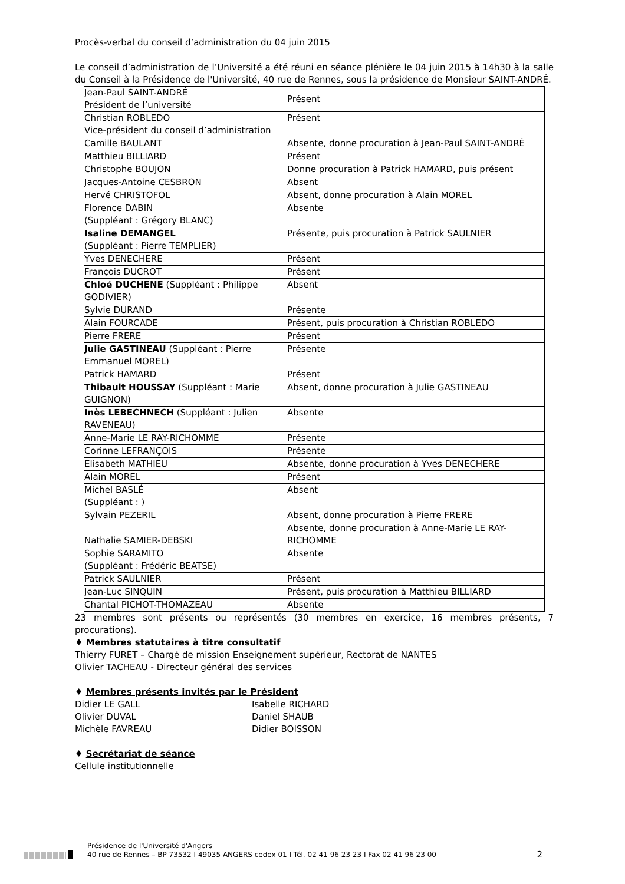Procès-verbal du conseil d’administration du 04 juin 2015
Le conseil d’administration de l’Université a été réuni en séance plénière le 04 juin 2015 à 14h30 à la salle du Conseil à la Présidence de l'Université, 40 rue de Rennes, sous la présidence de Monsieur SAINT-ANDRÉ.
| Jean-Paul SAINT-ANDRÉ Président de l’université | Présent |
| Christian ROBLEDO Vice-président du conseil d’administration | Présent |
| Camille BAULANT | Absente, donne procuration à Jean-Paul SAINT-ANDRÉ |
| Matthieu BILLIARD | Présent |
| Christophe BOUJON | Donne procuration à Patrick HAMARD, puis présent |
| Jacques-Antoine CESBRON | Absent |
| Hervé CHRISTOFOL | Absent, donne procuration à Alain MOREL |
| Florence DABIN (Suppléant : Grégory BLANC) | Absente |
| Isaline DEMANGEL (Suppléant : Pierre TEMPLIER) | Présente, puis procuration à Patrick SAULNIER |
| Yves DENECHERE | Présent |
| François DUCROT | Présent |
| Chloé DUCHENE (Suppléant : Philippe GODIVIER) | Absent |
| Sylvie DURAND | Présente |
| Alain FOURCADE | Présent, puis procuration à Christian ROBLEDO |
| Pierre FRERE | Présent |
| Julie GASTINEAU (Suppléant : Pierre Emmanuel MOREL) | Présente |
| Patrick HAMARD | Présent |
| Thibault HOUSSAY (Suppléant : Marie GUIGNON) | Absent, donne procuration à Julie GASTINEAU |
| Inès LEBECHNECH (Suppléant : Julien RAVENEAU) | Absente |
| Anne-Marie LE RAY-RICHOMME | Présente |
| Corinne LEFRANÇOIS | Présente |
| Elisabeth MATHIEU | Absente, donne procuration à Yves DENECHERE |
| Alain MOREL | Présent |
| Michel BASLÉ (Suppléant : ) | Absent |
| Sylvain PEZERIL | Absent, donne procuration à Pierre FRERE |
| Nathalie SAMIER-DEBSKI | Absente, donne procuration à Anne-Marie LE RAY-RICHOMME |
| Sophie SARAMITO (Suppléant : Frédéric BEATSE) | Absente |
| Patrick SAULNIER | Présent |
| Jean-Luc SINQUIN | Présent, puis procuration à Matthieu BILLIARD |
| Chantal PICHOT-THOMAZEAU | Absente |
23 membres sont présents ou représentés (30 membres en exercice, 16 membres présents, 7 procurations).
♦ Membres statutaires à titre consultatif
Thierry FURET – Chargé de mission Enseignement supérieur, Rectorat de NANTES
Olivier TACHEAU - Directeur général des services
♦ Membres présents invités par le Président
Didier LE GALL
Olivier DUVAL
Michèle FAVREAU
Isabelle RICHARD
Daniel SHAUB
Didier BOISSON
♦ Secrétariat de séance
Cellule institutionnelle
Présidence de l'Université d'Angers
40 rue de Rennes – BP 73532 I 49035 ANGERS cedex 01 I Tél. 02 41 96 23 23 I Fax 02 41 96 23 00
2